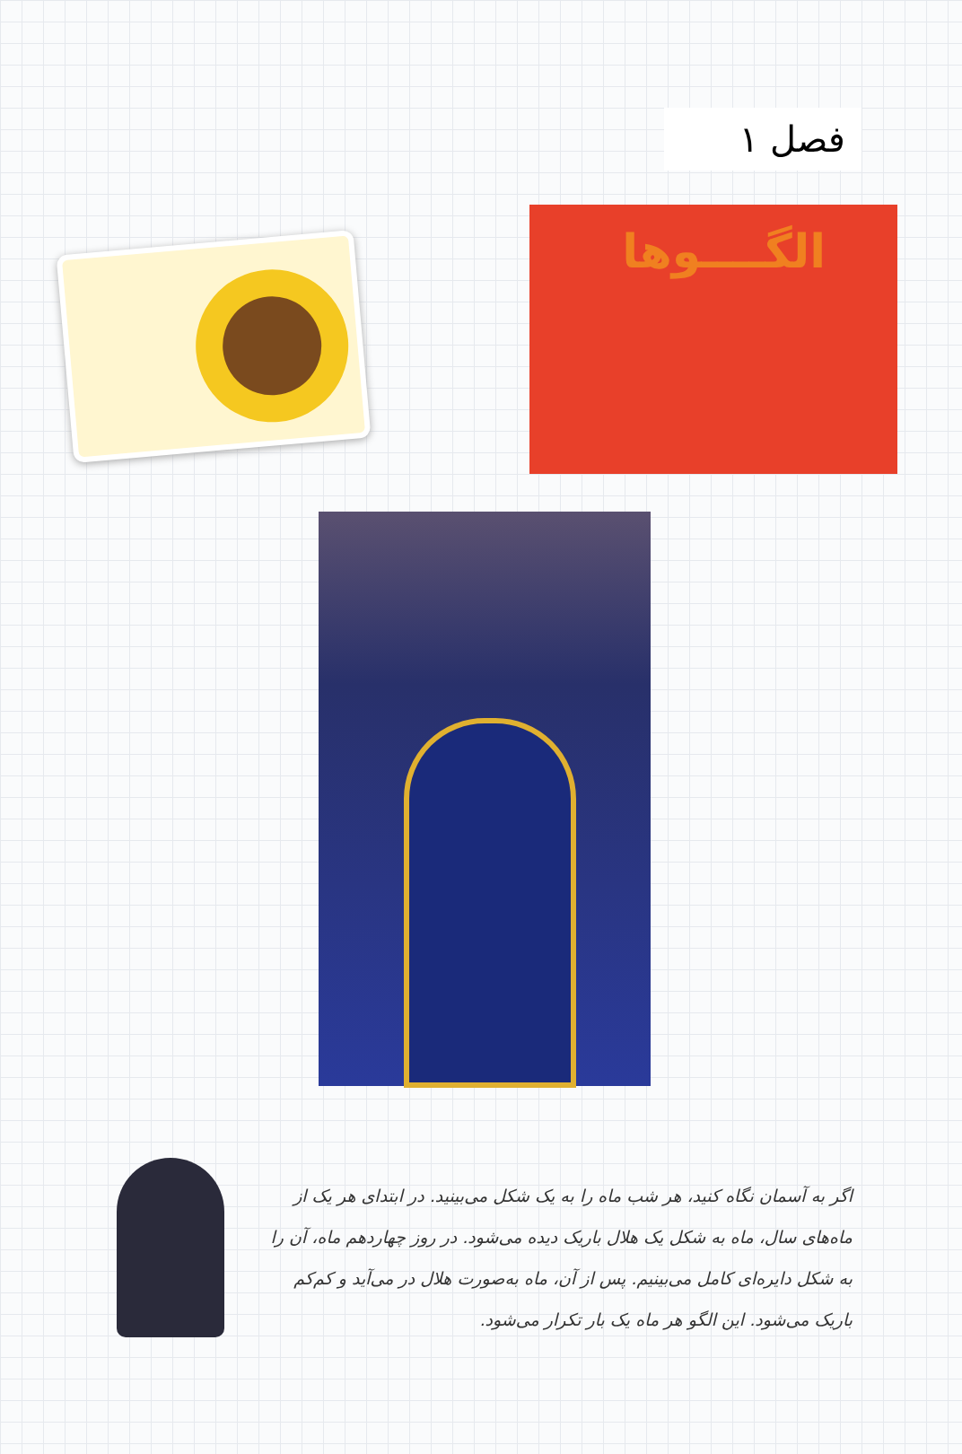فصل ۱
الگــــوها
اگر به آسمان نگاه کنید، هر شب ماه را به یک شکل می‌بینید. در ابتدای هر یک از ماه‌های سال، ماه به شکل یک هلال باریک دیده می‌شود. در روز چهاردهم ماه، آن را به شکل دایره‌ای کامل می‌بینیم. پس از آن، ماه به‌صورت هلال در می‌آید و کم‌کم باریک می‌شود. این الگو هر ماه یک بار تکرار می‌شود.